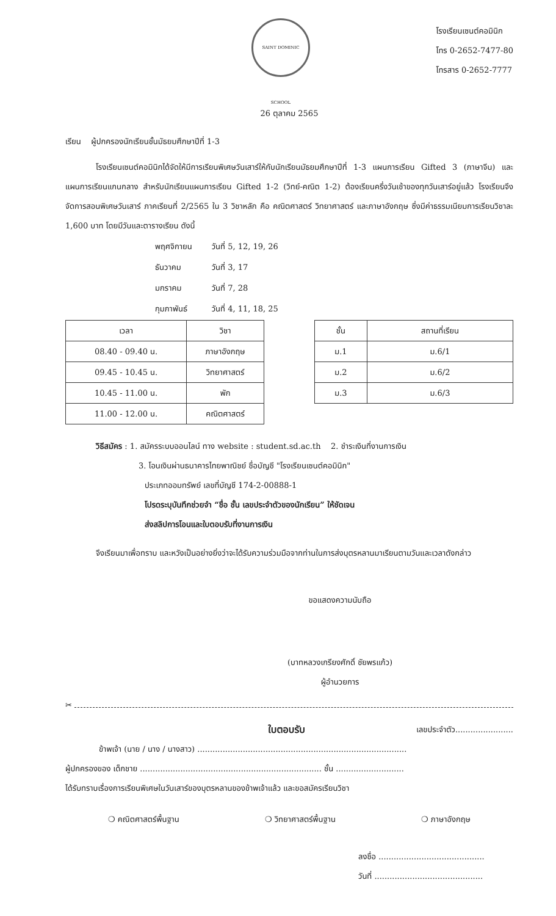SAINT DOMINIC SCHOOL
โรงเรียนเซนต์คอมินิก
โทร 0-2652-7477-80
โทรสาร 0-2652-7777
26 ตุลาคม 2565
เรียน ผู้ปกครองนักเรียนชั้นมัธยมศึกษาปีที่ 1-3
โรงเรียนเซนต์คอมินิกได้จัดให้มีการเรียนพิเศษวันเสาร์ให้กับนักเรียนมัธยมศึกษาปีที่ 1-3 แผนการเรียน Gifted 3 (ภาษาจีน) และแผนการเรียนแกนกลาง สำหรับนักเรียนแผนการเรียน Gifted 1-2 (วิทย์-คณิต 1-2) ต้องเรียนครึ่งวันเช้าของทุกวันเสาร์อยู่แล้ว โรงเรียนจึงจัดการสอนพิเศษวันเสาร์ ภาคเรียนที่ 2/2565 ใน 3 วิชาหลัก คือ คณิตศาสตร์ วิทยาศาสตร์ และภาษาอังกฤษ ซึ่งมีค่าธรรมเนียมการเรียนวิชาละ 1,600 บาท โดยมีวันและตารางเรียน ดังนี้
| พฤศจิกายน | วันที่ 5, 12, 19, 26 |
| ธันวาคม | วันที่ 3, 17 |
| มกราคม | วันที่ 7, 28 |
| กุมภาพันธ์ | วันที่ 4, 11, 18, 25 |
| เวลา | วิชา |
| --- | --- |
| 08.40 - 09.40 น. | ภาษาอังกฤษ |
| 09.45 - 10.45 น. | วิทยาศาสตร์ |
| 10.45 - 11.00 น. | พัก |
| 11.00 - 12.00 น. | คณิตศาสตร์ |
| ชั้น | สถานที่เรียน |
| --- | --- |
| ม.1 | ม.6/1 |
| ม.2 | ม.6/2 |
| ม.3 | ม.6/3 |
วิธีสมัคร : 1. สมัครระบบออนไลน์ ทาง website : student.sd.ac.th 2. ชำระเงินที่งานการเงิน
3. โอนเงินผ่านธนาคารไทยพาณิชย์ ชื่อบัญชี "โรงเรียนเซนต์คอมินิก"
ประเภทออมทรัพย์ เลขที่บัญชี 174-2-00888-1
โปรดระบุบันทึกช่วยจำ “ชื่อ ชั้น เลขประจำตัวของนักเรียน” ให้ชัดเจน
ส่งสลิปการโอนและใบตอบรับที่งานการเงิน
จึงเรียนมาเพื่อทราบ และหวังเป็นอย่างยิ่งว่าจะได้รับความร่วมมือจากท่านในการส่งบุตรหลานมาเรียนตามวันและเวลาดังกล่าว
ขอแสดงความนับถือ
(บาทหลวงเกรียงศักดิ์ ชัยพรแก้ว)
ผู้อำนวยการ
✂
ใบตอบรับ เลขประจำตัว.......................
ข้าพเจ้า (นาย / นาง / นางสาว) ...................................................................................
ผู้ปกครองของ เด็กชาย ........................................................................ ชั้น ...........................
ได้รับทราบเรื่องการเรียนพิเศษในวันเสาร์ของบุตรหลานของข้าพเจ้าแล้ว และขอสมัครเรียนวิชา
❍ คณิตศาสตร์พื้นฐาน ❍ วิทยาศาสตร์พื้นฐาน ❍ ภาษาอังกฤษ
ลงชื่อ ..........................................
วันที่ ...........................................